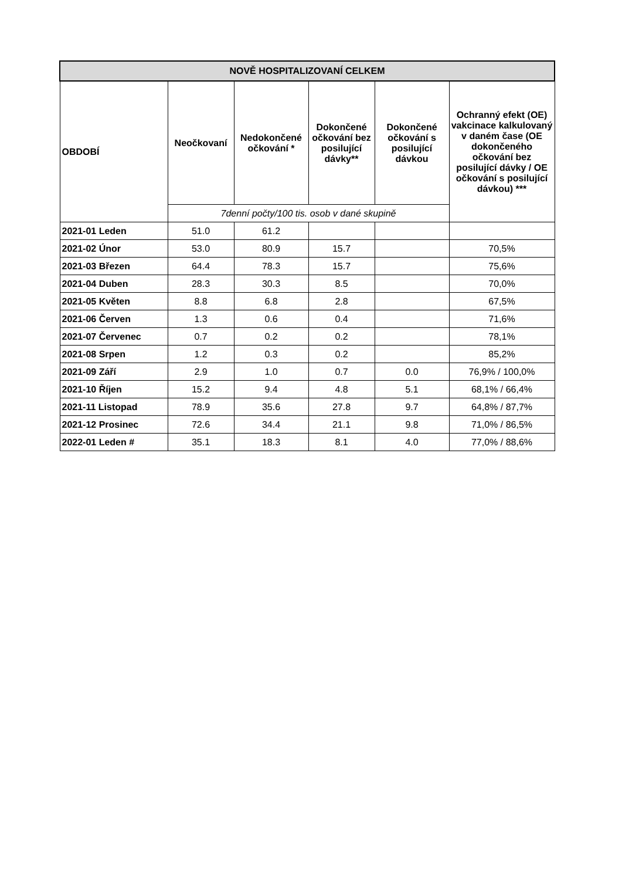| NOVĚ HOSPITALIZOVANÍ CELKEM | | | | | |
| OBDOBÍ | Neočkovaní | Nedokončené očkování * | Dokončené očkování bez posilující dávky** | Dokončené očkování s posilující dávkou | Ochranný efekt (OE) vakcinace kalkulovaný v daném čase (OE dokončeného očkování bez posilující dávky / OE očkování s posilující dávkou) *** |
| | 7denní počty/100 tis. osob v dané skupině | | | | |
| 2021-01 Leden | 51.0 | 61.2 | | | |
| 2021-02 Únor | 53.0 | 80.9 | 15.7 | | 70,5% |
| 2021-03 Březen | 64.4 | 78.3 | 15.7 | | 75,6% |
| 2021-04 Duben | 28.3 | 30.3 | 8.5 | | 70,0% |
| 2021-05 Květen | 8.8 | 6.8 | 2.8 | | 67,5% |
| 2021-06 Červen | 1.3 | 0.6 | 0.4 | | 71,6% |
| 2021-07 Červenec | 0.7 | 0.2 | 0.2 | | 78,1% |
| 2021-08 Srpen | 1.2 | 0.3 | 0.2 | | 85,2% |
| 2021-09 Září | 2.9 | 1.0 | 0.7 | 0.0 | 76,9% / 100,0% |
| 2021-10 Říjen | 15.2 | 9.4 | 4.8 | 5.1 | 68,1% / 66,4% |
| 2021-11 Listopad | 78.9 | 35.6 | 27.8 | 9.7 | 64,8% / 87,7% |
| 2021-12 Prosinec | 72.6 | 34.4 | 21.1 | 9.8 | 71,0% / 86,5% |
| 2022-01 Leden # | 35.1 | 18.3 | 8.1 | 4.0 | 77,0% / 88,6% |